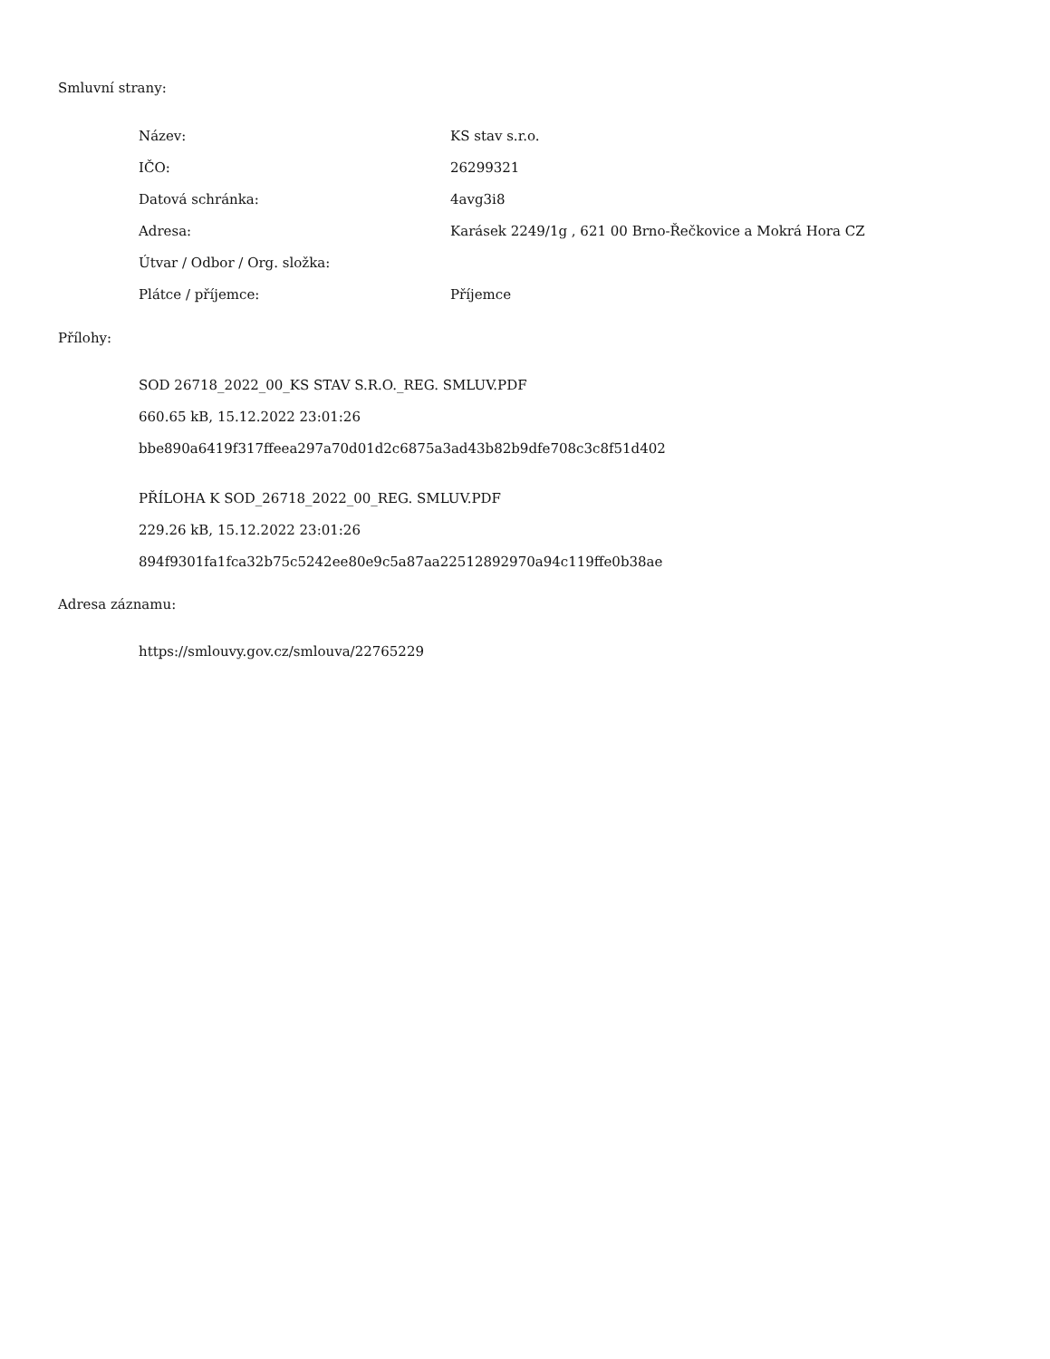Smluvní strany:
| Název: | KS stav s.r.o. |
| IČO: | 26299321 |
| Datová schránka: | 4avg3i8 |
| Adresa: | Karásek 2249/1g , 621 00 Brno-Řečkovice a Mokrá Hora CZ |
| Útvar / Odbor / Org. složka: | |
| Plátce / příjemce: | Příjemce |
Přílohy:
SOD 26718_2022_00_KS STAV S.R.O._REG. SMLUV.PDF
660.65 kB, 15.12.2022 23:01:26
bbe890a6419f317ffeea297a70d01d2c6875a3ad43b82b9dfe708c3c8f51d402
PŘÍLOHA K SOD_26718_2022_00_REG. SMLUV.PDF
229.26 kB, 15.12.2022 23:01:26
894f9301fa1fca32b75c5242ee80e9c5a87aa22512892970a94c119ffe0b38ae
Adresa záznamu:
https://smlouvy.gov.cz/smlouva/22765229